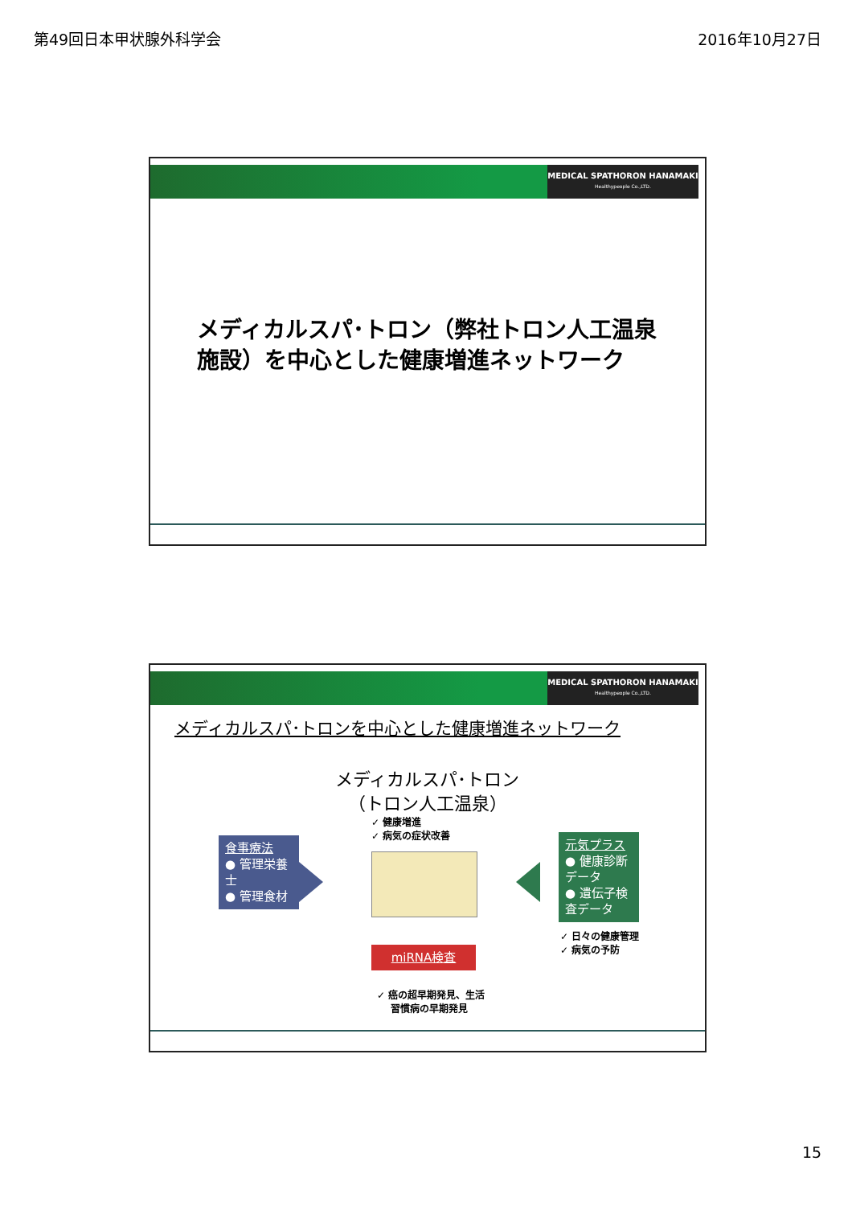第49回日本甲状腺外科学会 2016年10月27日
MEDICAL SPATHORON HANAMAKI
Healthypeople Co.,LTD.
メディカルスパ･トロン（弊社トロン人工温泉
施設）を中心とした健康増進ネットワーク
MEDICAL SPATHORON HANAMAKI
Healthypeople Co.,LTD.
メディカルスパ･トロンを中心とした健康増進ネットワーク
メディカルスパ･トロン
（トロン人工温泉）
✓ 健康増進
✓ 病気の症状改善
食事療法
● 管理栄養士
● 管理食材
元気プラス
● 健康診断データ
● 遺伝子検査データ
✓ 日々の健康管理
✓ 病気の予防
miRNA検査
✓ 癌の超早期発見、生活
習慣病の早期発見
15